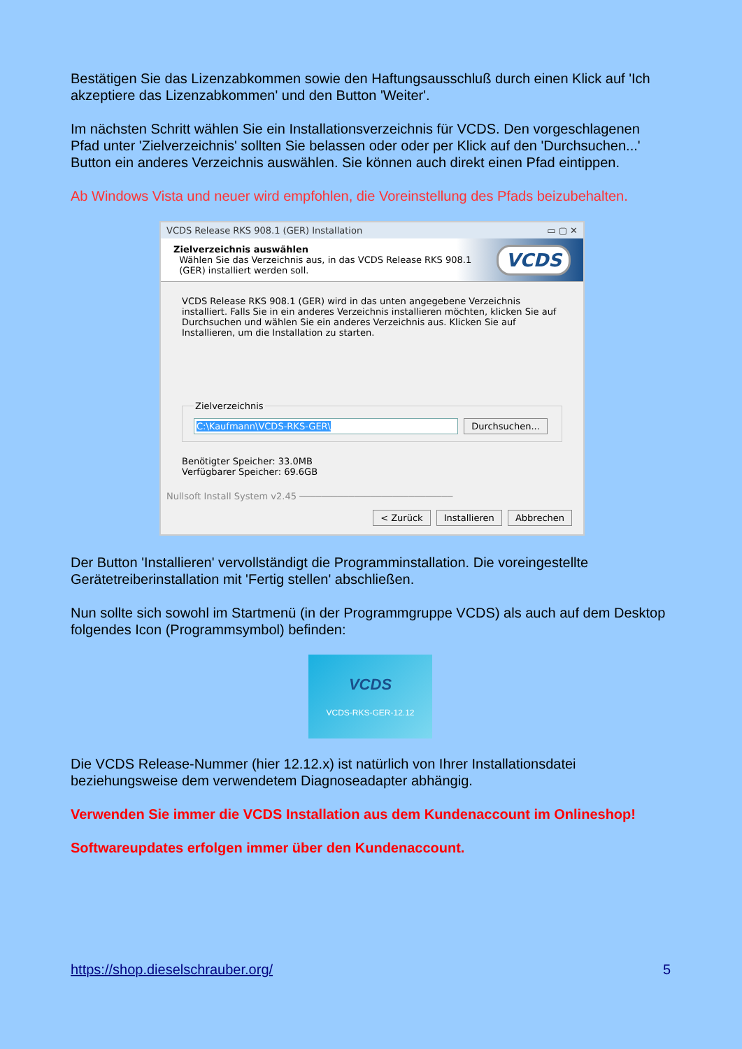Bestätigen Sie das Lizenzabkommen sowie den Haftungsausschluß durch einen Klick auf 'Ich akzeptiere das Lizenzabkommen' und den Button 'Weiter'.
Im nächsten Schritt wählen Sie ein Installationsverzeichnis für VCDS. Den vorgeschlagenen Pfad unter 'Zielverzeichnis' sollten Sie belassen oder oder per Klick auf den 'Durchsuchen...' Button ein anderes Verzeichnis auswählen. Sie können auch direkt einen Pfad eintippen.
Ab Windows Vista und neuer wird empfohlen, die Voreinstellung des Pfads beizubehalten.
VCDS Release RKS 908.1 (GER) Installation ▭ ▢ ✕
Zielverzeichnis auswählen
Wählen Sie das Verzeichnis aus, in das VCDS Release RKS 908.1
(GER) installiert werden soll.
VCDS
VCDS Release RKS 908.1 (GER) wird in das unten angegebene Verzeichnis installiert. Falls Sie in ein anderes Verzeichnis installieren möchten, klicken Sie auf Durchsuchen und wählen Sie ein anderes Verzeichnis aus. Klicken Sie auf Installieren, um die Installation zu starten. Zielverzeichnis C:\Kaufmann\VCDS-RKS-GER\ Durchsuchen... Benötigter Speicher: 33.0MB
Verfügbarer Speicher: 69.6GB
Nullsoft Install System v2.45 ────────────────────────────
< Zurück Installieren Abbrechen
Der Button 'Installieren' vervollständigt die Programminstallation. Die voreingestellte Gerätetreiberinstallation mit 'Fertig stellen' abschließen.
Nun sollte sich sowohl im Startmenü (in der Programmgruppe VCDS) als auch auf dem Desktop folgendes Icon (Programmsymbol) befinden:
VCDS
VCDS-RKS-GER-12.12
Die VCDS Release-Nummer (hier 12.12.x) ist natürlich von Ihrer Installationsdatei beziehungsweise dem verwendetem Diagnoseadapter abhängig.
Verwenden Sie immer die VCDS Installation aus dem Kundenaccount im Onlineshop!
Softwareupdates erfolgen immer über den Kundenaccount.
https://shop.dieselschrauber.org/ 5